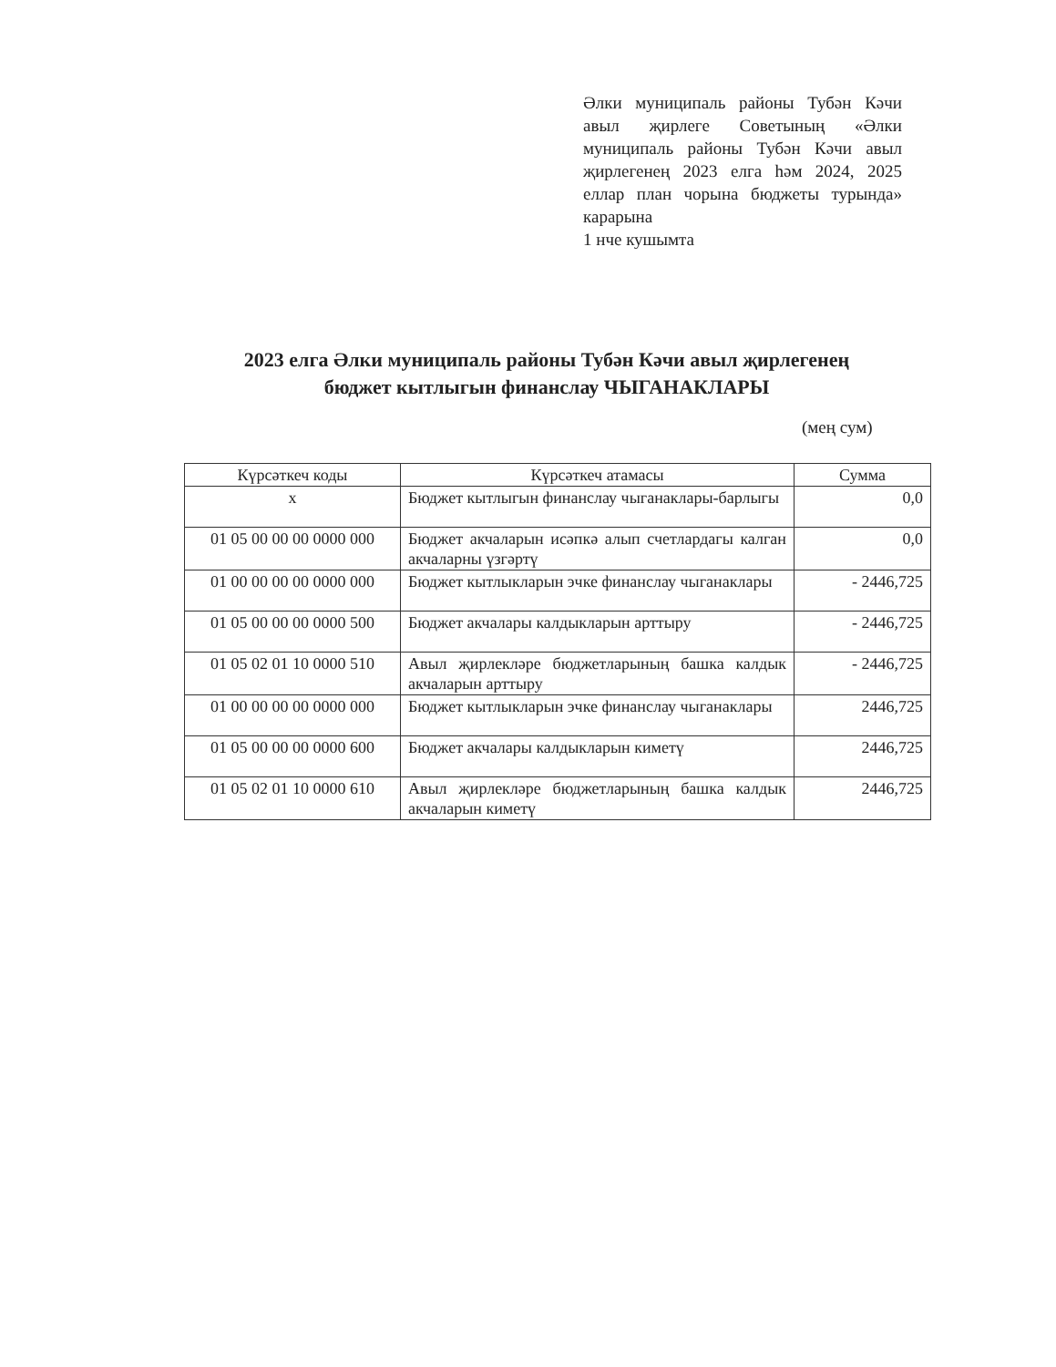Әлки муниципаль районы Тубән Кәчи авыл җирлеге Советының «Әлки муниципаль районы Тубән Кәчи авыл җирлегенең 2023 елга һәм 2024, 2025 еллар план чорына бюджеты турында» карарына
1 нче кушымта
2023 елга Әлки муниципаль районы Тубән Кәчи авыл җирлегенең
бюджет кытлыгын финанслау ЧЫГАНАКЛАРЫ
(мең сум)
| Күрсәткеч коды | Күрсәткеч атамасы | Сумма |
| --- | --- | --- |
| х | Бюджет кытлыгын финанслау чыганаклары-барлыгы | 0,0 |
| 01 05 00 00 00 0000 000 | Бюджет акчаларын исәпкә алып счетлардагы калган акчаларны үзгәртү | 0,0 |
| 01 00 00 00 00 0000 000 | Бюджет кытлыкларын эчке финанслау чыганаклары | - 2446,725 |
| 01 05 00 00 00 0000 500 | Бюджет акчалары калдыкларын арттыру | - 2446,725 |
| 01 05 02 01 10 0000 510 | Авыл җирлекләре бюджетларының башка калдык акчаларын арттыру | - 2446,725 |
| 01 00 00 00 00 0000 000 | Бюджет кытлыкларын эчке финанслау чыганаклары | 2446,725 |
| 01 05 00 00 00 0000 600 | Бюджет акчалары калдыкларын киметү | 2446,725 |
| 01 05 02 01 10 0000 610 | Авыл җирлекләре бюджетларының башка калдык акчаларын киметү | 2446,725 |